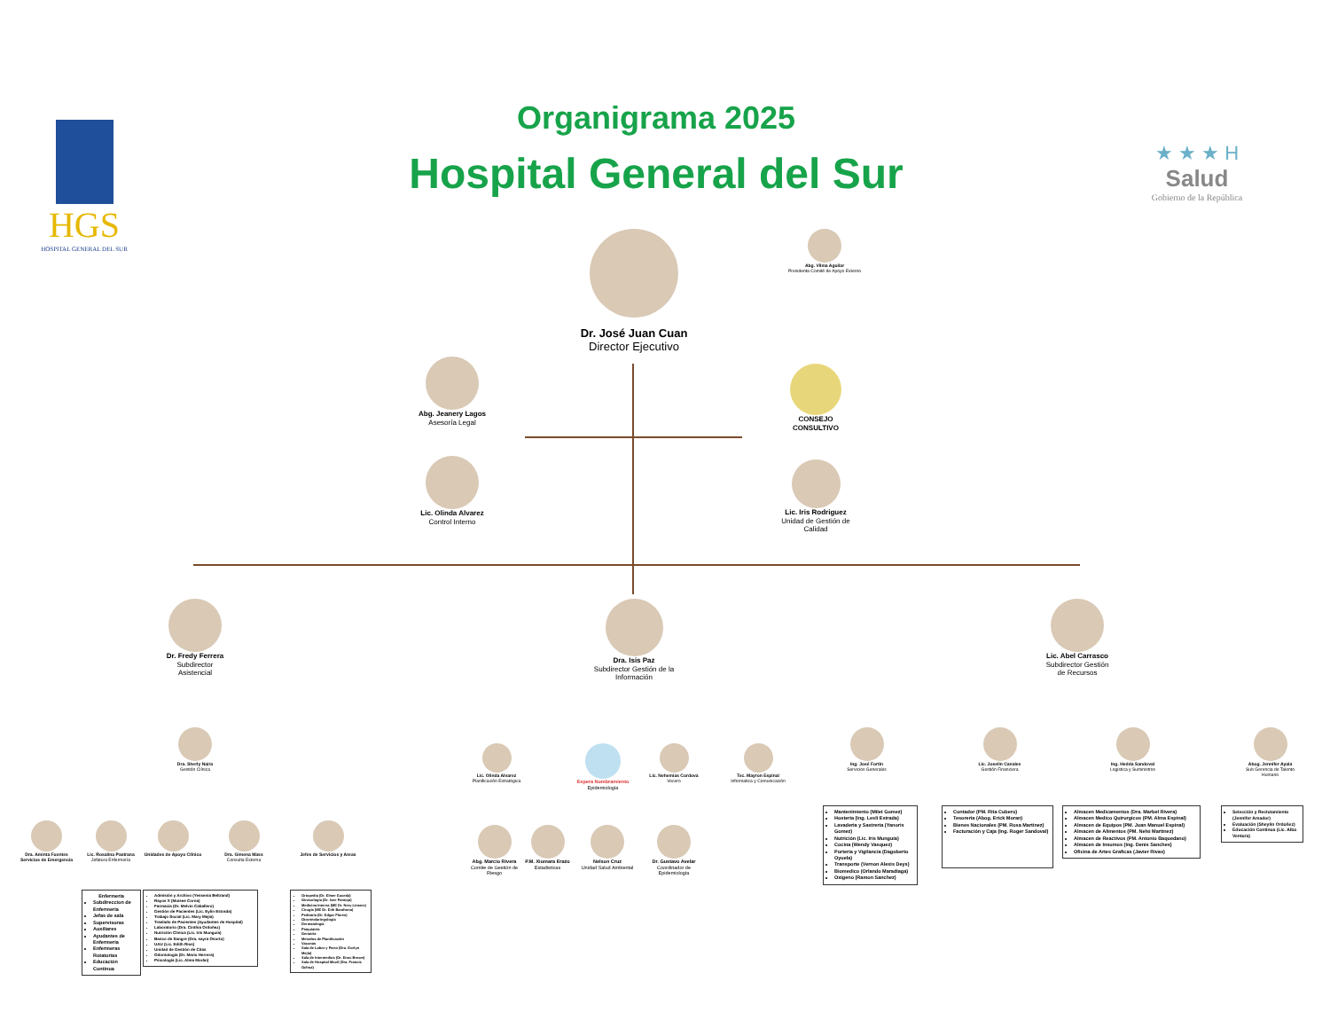HGS
HOSPITAL GENERAL DEL SUR
Organigrama 2025
Hospital General del Sur
★ ★ ★ H
Salud
Gobierno de la República
Dr. José Juan Cuan
Director Ejecutivo
Abg. Vilma Aguilar
Presidenta Comité de Apoyo Externo
Abg. Jeanery Lagos
Asesoría Legal
Lic. Olinda Alvarez
Control Interno
CONSEJO
CONSULTIVO
Lic. Iris Rodriguez
Unidad de Gestión de Calidad
Dr. Fredy Ferrera
Subdirector
Asistencial
Dra. Isis Paz
Subdirector Gestión de la Información
Lic. Abel Carrasco
Subdirector Gestión
de Recursos
Dra. Sherly Naira
Gestión Clínica
Dra. Aminta Fuentes Servicios de Emergencia
Lic. Rosalina Pastrana
Jefatura Enfermería
Unidades de Apoyo Clínico
Dra. Gimena Mass
Consulta Externa
Jefes de Servicios y Areas
Enfermeria
Subdireccion de Enfermeria
Jefas de sala
Supervisoras
Auxiliares
Ayudantes de Enfermeria
Enfermeras Rotatorias
Educación Continua
Admisión y Archivo (Yessenia Beltrand)
Rayos X (Moisee Corna)
Farmacia (Dr. Melvin Caballero)
Gestión de Pacientes (Lic. Eylin Estrada)
Trabajo Social (Lic. Mary Mejía)
Traslado de Pacientes (Ayudantes de Hospital)
Laboratorio (Dra. Cinthia Ordoñez)
Nutrición Clínica (Lic. Iris Munguía)
Banco de Sangre (Dra. sayra Osorto)
UAU (Lic. Edith Rios)
Unidad de Gestión de Citas
Odontología (Dr. Mario Herrera)
Psicología (Lic. Alma Morán)
Ortopedia (Dr. Elmer Euceda)
Ginecología (Dr. Ivee Pantoja)
Medicina Interna (ME Dr. Nery Linarez)
Cirugía (ME Dr. Erik Barahona)
Pediatría (Dr. Edgar Flores)
Otorrinolaringología
Dermatología
Psiquiatría
Geriatría
Metodos de Planificación
Vacunas
Sala de Labor y Parto (Dra. Evelyn Mejía)
Sala de Intermedios (Dr. Enoc Brown)
Sala de Hospital Movil (Dra. Francis Ochoa)
Lic. Olinda Alvarez
Planificación Estratégica
Espera Nombramiento
Epidemiología
Lic. Nehemias Cordova
Vocero
Tec. Mayron Espinal
Informatica y Comunicación
Abg. Marcio Rivera
Comite de Gestión de Riesgo
P.M. Xiomara Erazo
Estadisticas
Nelson Cruz
Unidad Salud Ambiental
Dr. Gustavo Avelar
Coordinador de Epidemiología
Ing. José Fortin
Servicios Generales
Lic. Joselin Canales
Gestión Financiera
Ing. Hedda Sandoval
Logistica y Suministros
Abog. Jennifer Ayala
Sub Gerencia de Talento Humano
Mantenimiento (Milet Gomez)
Hosteria (Ing. Lesli Estrada)
Lavaderia y Sastreria (Yanoris Gomez)
Nutrición (Lic. Iris Munguía)
Cocina (Wendy Vasquez)
Porteria y Vigilancia (Dagoberto Oyuela)
Transporte (Vernon Alexis Deys)
Biomedico (Orlando Maradiaga)
Oxigeno (Ramon Sanchez)
Contador (PM. Rita Cubero)
Tesoreria (Abog. Erick Moran)
Bienes Nacionales (PM. Rosa Martinez)
Facturación y Caja (Ing. Roger Sandoval)
Almacen Medicamentos (Dra. Marbel Rivera)
Almacen Medico Quirurgicos (PM. Alma Espinal)
Almacen de Equipos (PM. Juan Manuel Espinal)
Almacen de Alimentos (PM. Nelsi Martinez)
Almacen de Reactivos (PM. Antonio Baquedano)
Almacen de Insumos (Ing. Denis Sanches)
Oficina de Artes Graficas (Javier Rivas)
Selección y Reclutamiento (Jennifer Amador)
Evaluación (Sheylin Ordoñez)
Educación Continua (Lic. Alba Ventura)